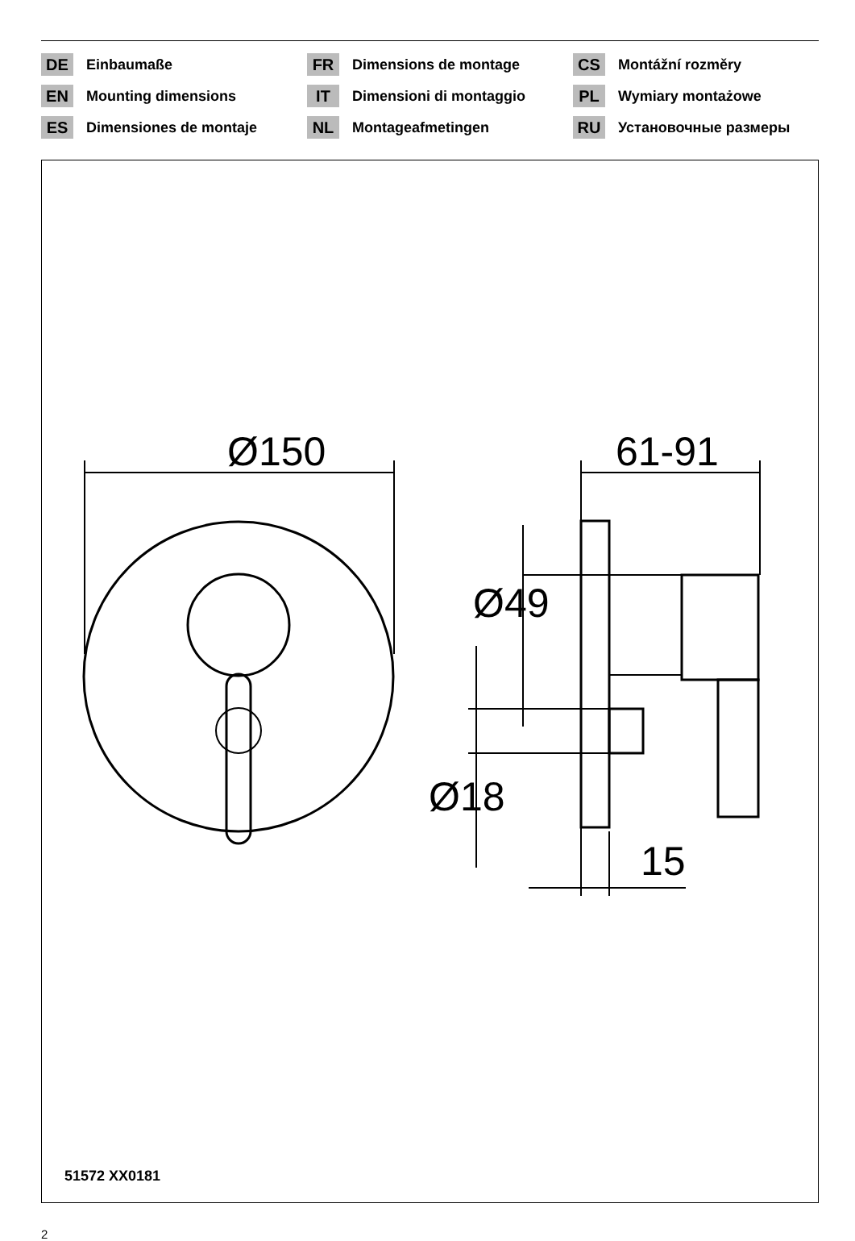DE Einbaumaße
FR Dimensions de montage
CS Montážní rozměry
EN Mounting dimensions
IT Dimensioni di montaggio
PL Wymiary montażowe
ES Dimensiones de montaje
NL Montageafmetingen
RU Установочные размеры
Ø150 61-91
Ø49
Ø18
15
51572 XX0181
2